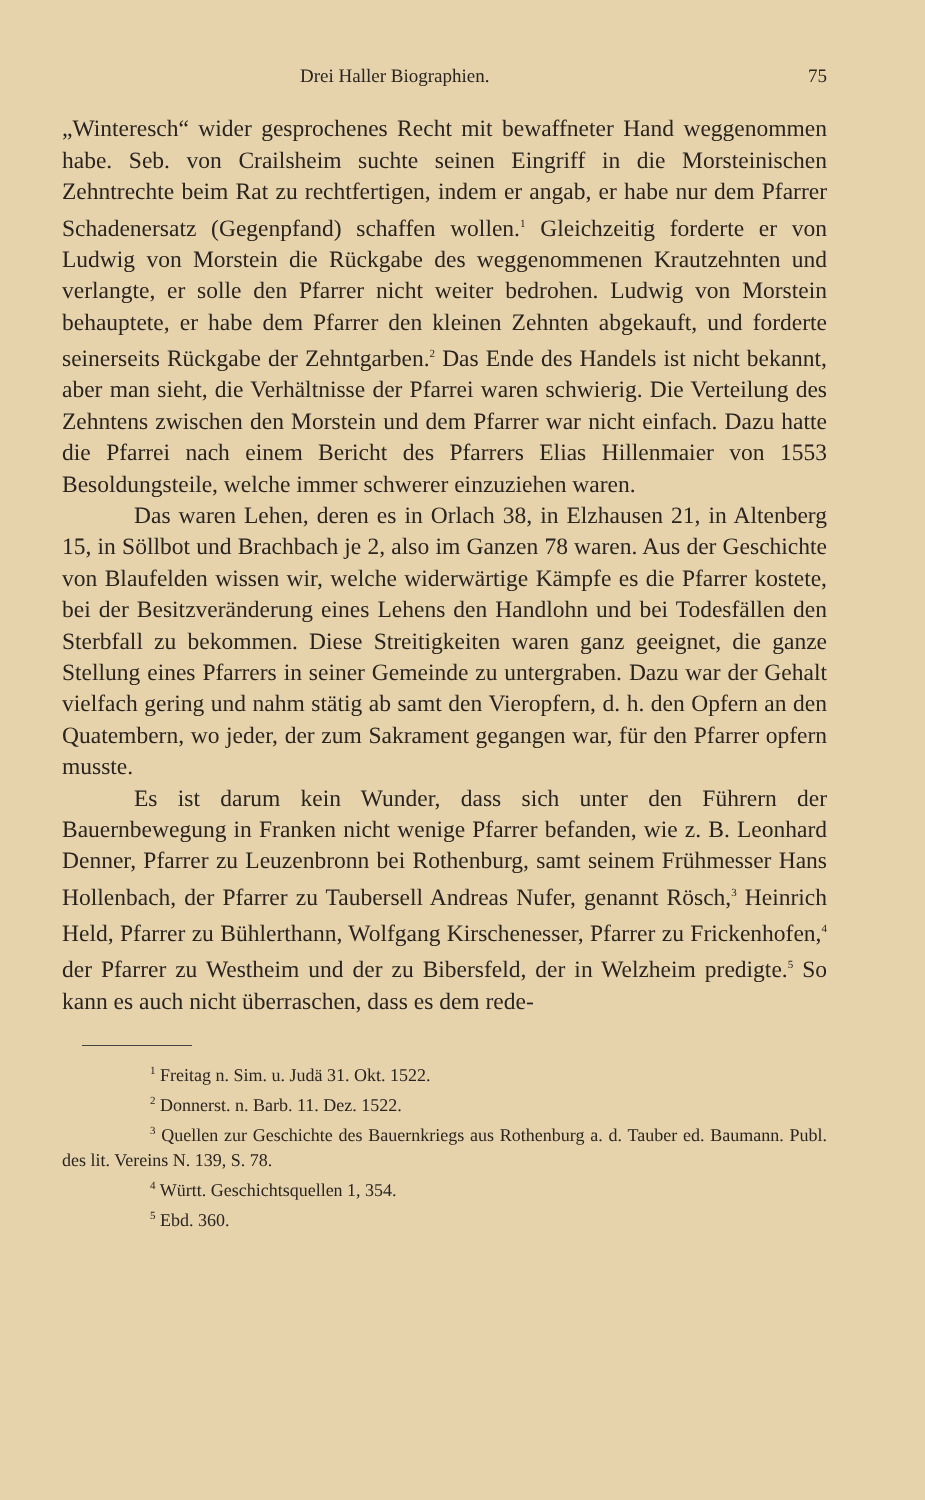Drei Haller Biographien. 75
„Winteresch“ wider gesprochenes Recht mit bewaffneter Hand weggenommen habe. Seb. von Crailsheim suchte seinen Eingriff in die Morsteinischen Zehntrechte beim Rat zu rechtfertigen, indem er angab, er habe nur dem Pfarrer Schadenersatz (Gegenpfand) schaffen wollen.<sup>1</sup> Gleichzeitig forderte er von Ludwig von Morstein die Rückgabe des weggenommenen Krautzehnten und verlangte, er solle den Pfarrer nicht weiter bedrohen. Ludwig von Morstein behauptete, er habe dem Pfarrer den kleinen Zehnten abgekauft, und forderte seinerseits Rückgabe der Zehntgarben.<sup>2</sup> Das Ende des Handels ist nicht bekannt, aber man sieht, die Verhältnisse der Pfarrei waren schwierig. Die Verteilung des Zehntens zwischen den Morstein und dem Pfarrer war nicht einfach. Dazu hatte die Pfarrei nach einem Bericht des Pfarrers Elias Hillenmaier von 1553 Besoldungsteile, welche immer schwerer einzuziehen waren.
Das waren Lehen, deren es in Orlach 38, in Elzhausen 21, in Altenberg 15, in Söllbot und Brachbach je 2, also im Ganzen 78 waren. Aus der Geschichte von Blaufelden wissen wir, welche widerwärtige Kämpfe es die Pfarrer kostete, bei der Besitzveränderung eines Lehens den Handlohn und bei Todesfällen den Sterbfall zu bekommen. Diese Streitigkeiten waren ganz geeignet, die ganze Stellung eines Pfarrers in seiner Gemeinde zu untergraben. Dazu war der Gehalt vielfach gering und nahm stätig ab samt den Vieropfern, d. h. den Opfern an den Quatembern, wo jeder, der zum Sakrament gegangen war, für den Pfarrer opfern musste.
Es ist darum kein Wunder, dass sich unter den Führern der Bauernbewegung in Franken nicht wenige Pfarrer befanden, wie z. B. Leonhard Denner, Pfarrer zu Leuzenbronn bei Rothenburg, samt seinem Frühmesser Hans Hollenbach, der Pfarrer zu Taubersell Andreas Nufer, genannt Rösch,<sup>3</sup> Heinrich Held, Pfarrer zu Bühlerthann, Wolfgang Kirschenesser, Pfarrer zu Frickenhofen,<sup>4</sup> der Pfarrer zu Westheim und der zu Bibersfeld, der in Welzheim predigte.<sup>5</sup> So kann es auch nicht überraschen, dass es dem rede-
<sup>1</sup> Freitag n. Sim. u. Judä 31. Okt. 1522.
<sup>2</sup> Donnerst. n. Barb. 11. Dez. 1522.
<sup>3</sup> Quellen zur Geschichte des Bauernkriegs aus Rothenburg a. d. Tauber ed. Baumann. Publ. des lit. Vereins N. 139, S. 78.
<sup>4</sup> Württ. Geschichtsquellen 1, 354.
<sup>5</sup> Ebd. 360.